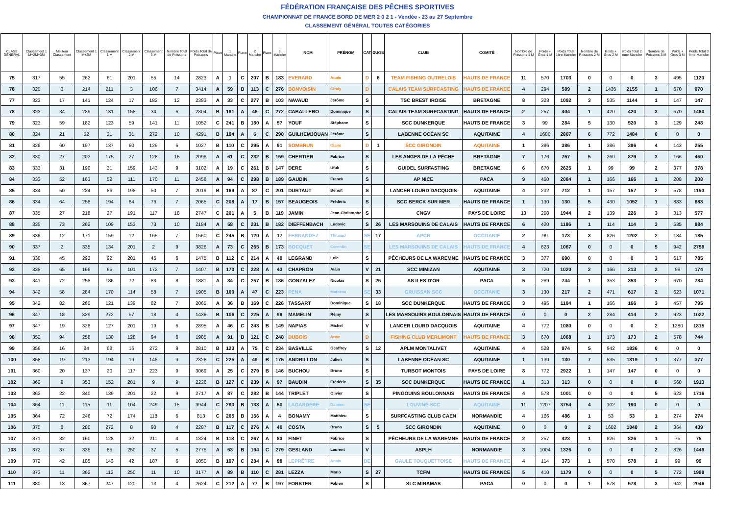FÉDÉRATION FRANÇAISE DES PÊCHES SPORTIVES
CHAMPIONNAT DE FRANCE BORD DE MER 2 0 2 1 - Vendée - 23 au 27 Septembre
CLASSEMENT GÉNÉRAL TOUTES CATÉGORIES
| CLASS GÉNÉRAL | Classement 1 M+2M+3M | Meilleur Classement | Classement 1 M+2M | Classement 1 M | Classement 2 M | Classement 3 M | Nombre Total de Poissons | Poids Total de Poissons | Place | 1 Manche | Place | 2 Manche | Place | 3 Manche | NOM | PRÉNOM | CAT | DUOS | CLUB | COMITÉ | Nombre de Poissons 1 M | Poids + Gros 1 M | Poids Total 1ère Manche | Nombre de Poissons 2 M | Poids + Gros 2 M | Poids Total 2 ème Manche | Nombre de Poissons 3 M | Poids + Gros 3 M | Poids Total 3 ème Manche |
| --- | --- | --- | --- | --- | --- | --- | --- | --- | --- | --- | --- | --- | --- | --- | --- | --- | --- | --- | --- | --- | --- | --- | --- | --- | --- | --- | --- | --- | --- |
| 75 | 317 | 55 | 262 | 61 | 201 | 55 | 14 | 2823 | A | 1 | C | 207 | B | 183 | EVERARD | Anaïs | D | 6 | TEAM FISHING OUTRELOIS | HAUTS DE FRANCE | 11 | 570 | 1703 | 0 | 0 | 0 | 3 | 495 | 1120 |
| 76 | 320 | 3 | 214 | 211 | 3 | 106 | 7 | 3414 | A | 59 | B | 113 | C | 276 | BONVOISIN | Cindy | D | | CALAIS TEAM SURFCASTING | HAUTS DE FRANCE | 4 | 294 | 589 | 2 | 1435 | 2155 | 1 | 670 | 670 |
| 77 | 323 | 17 | 141 | 124 | 17 | 182 | 12 | 2383 | A | 33 | C | 277 | B | 103 | NAVAUD | Jérôme | S | | TSC BREST IROISE | BRETAGNE | 8 | 323 | 1092 | 3 | 535 | 1144 | 1 | 147 | 147 |
| 78 | 323 | 34 | 289 | 131 | 158 | 34 | 6 | 2304 | B | 191 | A | 46 | C | 272 | CABALLERO | Dominique | S | | CALAIS TEAM SURFCASTING | HAUTS DE FRANCE | 2 | 257 | 404 | 1 | 420 | 420 | 3 | 670 | 1480 |
| 79 | 323 | 59 | 182 | 123 | 59 | 141 | 11 | 1052 | C | 241 | B | 180 | A | 57 | YOUF | Stéphane | S | | SCC DUNKERQUE | HAUTS DE FRANCE | 3 | 99 | 284 | 5 | 130 | 520 | 3 | 129 | 248 |
| 80 | 324 | 21 | 52 | 21 | 31 | 272 | 10 | 4291 | B | 194 | A | 6 | C | 290 | GUILHEMJOUAN | Jérôme | S | | LABENNE OCÉAN SC | AQUITAINE | 4 | 1680 | 2807 | 6 | 772 | 1484 | 0 | 0 | 0 |
| 81 | 326 | 60 | 197 | 137 | 60 | 129 | 6 | 1027 | B | 110 | C | 295 | A | 91 | SOMBRUN | Claire | D | 1 | SCC GIRONDIN | AQUITAINE | 1 | 386 | 386 | 1 | 386 | 386 | 4 | 143 | 255 |
| 82 | 330 | 27 | 202 | 175 | 27 | 128 | 15 | 2096 | A | 61 | C | 232 | B | 159 | CHERTIER | Fabrice | S | | LES ANGES DE LA PÊCHE | BRETAGNE | 7 | 176 | 757 | 5 | 260 | 879 | 3 | 166 | 460 |
| 83 | 333 | 31 | 190 | 31 | 159 | 143 | 9 | 3102 | A | 19 | C | 261 | B | 147 | DERE | Ufuk | S | | GUIDEL SURFASTING | BRETAGNE | 6 | 670 | 2625 | 1 | 99 | 99 | 2 | 377 | 378 |
| 84 | 333 | 52 | 163 | 52 | 111 | 170 | 11 | 2458 | A | 94 | C | 298 | B | 189 | GAUDIN | Franck | S | | AP NICE | PACA | 9 | 450 | 2084 | 1 | 166 | 166 | 1 | 208 | 208 |
| 85 | 334 | 50 | 284 | 86 | 198 | 50 | 7 | 2019 | B | 169 | A | 87 | C | 201 | DURTAUT | Benoît | S | | LANCER LOURD DACQUOIS | AQUITAINE | 4 | 232 | 712 | 1 | 157 | 157 | 2 | 578 | 1150 |
| 86 | 334 | 64 | 258 | 194 | 64 | 76 | 7 | 2065 | C | 208 | A | 17 | B | 157 | BEAUGEOIS | Frédéric | S | | SCC BERCK SUR MER | HAUTS DE FRANCE | 1 | 130 | 130 | 5 | 430 | 1052 | 1 | 883 | 883 |
| 87 | 335 | 27 | 218 | 27 | 191 | 117 | 18 | 2747 | C | 201 | A | 5 | B | 119 | JAMIN | Jean-Christophe | S | | CNGV | PAYS DE LOIRE | 13 | 208 | 1944 | 2 | 139 | 226 | 3 | 313 | 577 |
| 88 | 335 | 73 | 262 | 109 | 153 | 73 | 10 | 2184 | A | 58 | C | 231 | B | 182 | DIEFFENBACH | Ludovic | S | 26 | LES MARSOUINS DE CALAIS | HAUTS DE FRANCE | 6 | 420 | 1186 | 1 | 114 | 114 | 3 | 535 | 884 |
| 89 | 336 | 12 | 171 | 159 | 12 | 165 | 7 | 1560 | C | 245 | B | 120 | A | 17 | FERNANDEZ | Thibaud | SE | 17 | APCR | OCCITANIE | 2 | 99 | 173 | 3 | 826 | 1202 | 2 | 184 | 185 |
| 90 | 337 | 2 | 335 | 134 | 201 | 2 | 9 | 3826 | A | 73 | C | 265 | B | 173 | BOCQUET | Corentin | SE | | LES MARSOUINS DE CALAIS | HAUTS DE FRANCE | 4 | 623 | 1067 | 0 | 0 | 0 | 5 | 942 | 2759 |
| 91 | 338 | 45 | 293 | 92 | 201 | 45 | 6 | 1475 | B | 112 | C | 214 | A | 49 | LEGRAND | Loïc | S | | PÊCHEURS DE LA WAREMNE | HAUTS DE FRANCE | 3 | 377 | 690 | 0 | 0 | 0 | 3 | 617 | 785 |
| 92 | 338 | 65 | 166 | 65 | 101 | 172 | 7 | 1407 | B | 170 | C | 228 | A | 43 | CHAPRON | Alain | V | 21 | SCC MIMIZAN | AQUITAINE | 3 | 720 | 1020 | 2 | 166 | 213 | 2 | 99 | 174 |
| 93 | 341 | 72 | 258 | 186 | 72 | 83 | 8 | 1881 | A | 84 | C | 257 | B | 186 | GONZALEZ | Nicolas | S | 25 | AS ILES D'OR | PACA | 5 | 289 | 744 | 1 | 353 | 353 | 2 | 670 | 784 |
| 94 | 342 | 58 | 284 | 170 | 114 | 58 | 7 | 1905 | B | 160 | A | 47 | C | 223 | PENA | Marceau | SE | 33 | GRUISSAN SCC | OCCITANIE | 3 | 130 | 217 | 2 | 471 | 617 | 2 | 623 | 1071 |
| 95 | 342 | 82 | 260 | 121 | 139 | 82 | 7 | 2065 | A | 36 | B | 169 | C | 226 | TASSART | Dominique | S | 18 | SCC DUNKERQUE | HAUTS DE FRANCE | 3 | 495 | 1104 | 1 | 166 | 166 | 3 | 457 | 795 |
| 96 | 347 | 18 | 329 | 272 | 57 | 18 | 4 | 1436 | B | 106 | C | 225 | A | 99 | MAMELIN | Rémy | S | | LES MARSOUINS BOULONNAIS | HAUTS DE FRANCE | 0 | 0 | 0 | 2 | 284 | 414 | 2 | 923 | 1022 |
| 97 | 347 | 19 | 328 | 127 | 201 | 19 | 6 | 2895 | A | 46 | C | 243 | B | 149 | NAPIAS | Michel | V | | LANCER LOURD DACQUOIS | AQUITAINE | 4 | 772 | 1080 | 0 | 0 | 0 | 2 | 1280 | 1815 |
| 98 | 352 | 94 | 258 | 130 | 128 | 94 | 6 | 1985 | A | 91 | B | 121 | C | 248 | DUBOIS | Anne | D | | FISHING CLUB MERLIMONT | HAUTS DE FRANCE | 3 | 670 | 1068 | 1 | 173 | 173 | 2 | 578 | 744 |
| 99 | 356 | 16 | 84 | 68 | 16 | 272 | 9 | 2810 | B | 123 | A | 75 | C | 234 | BASVILLE | Geoffrey | S | 12 | APLM MONTALIVET | AQUITAINE | 4 | 528 | 974 | 5 | 942 | 1836 | 0 | 0 | 0 |
| 100 | 358 | 19 | 213 | 194 | 19 | 145 | 9 | 2326 | C | 225 | A | 49 | B | 175 | ANDRILLON | Julien | S | | LABENNE OCÉAN SC | AQUITAINE | 1 | 130 | 130 | 7 | 535 | 1819 | 1 | 377 | 377 |
| 101 | 360 | 20 | 137 | 20 | 117 | 223 | 9 | 3069 | A | 25 | C | 279 | B | 146 | BUCHOU | Bruno | S | | TURBOT MONTOIS | PAYS DE LOIRE | 8 | 772 | 2922 | 1 | 147 | 147 | 0 | 0 | 0 |
| 102 | 362 | 9 | 353 | 152 | 201 | 9 | 9 | 2226 | B | 127 | C | 239 | A | 97 | BAUDIN | Frédéric | S | 35 | SCC DUNKERQUE | HAUTS DE FRANCE | 1 | 313 | 313 | 0 | 0 | 0 | 8 | 560 | 1913 |
| 103 | 362 | 22 | 340 | 139 | 201 | 22 | 9 | 2717 | A | 87 | C | 282 | B | 144 | TRIPLET | Olivier | S | | PINGOUINS BOULONNAIS | HAUTS DE FRANCE | 4 | 578 | 1001 | 0 | 0 | 0 | 5 | 623 | 1716 |
| 104 | 364 | 11 | 115 | 11 | 104 | 249 | 15 | 3944 | C | 290 | B | 133 | A | 50 | LAGARDÈRE | Damien | SE | | LOUVINE SCC | AQUITAINE | 11 | 1207 | 3754 | 4 | 102 | 190 | 0 | 0 | 0 |
| 105 | 364 | 72 | 246 | 72 | 174 | 118 | 6 | 813 | C | 205 | B | 156 | A | 4 | BONAMY | Matthieu | S | | SURFCASTING CLUB CAEN | NORMANDIE | 4 | 166 | 486 | 1 | 53 | 53 | 1 | 274 | 274 |
| 106 | 370 | 8 | 280 | 272 | 8 | 90 | 4 | 2287 | B | 117 | C | 276 | A | 40 | COSTA | Bruno | S | 5 | SCC GIRONDIN | AQUITAINE | 0 | 0 | 0 | 2 | 1602 | 1848 | 2 | 364 | 439 |
| 107 | 371 | 32 | 160 | 128 | 32 | 211 | 4 | 1324 | B | 118 | C | 267 | A | 83 | FINET | Fabrice | S | | PÊCHEURS DE LA WAREMNE | HAUTS DE FRANCE | 2 | 257 | 423 | 1 | 826 | 826 | 1 | 75 | 75 |
| 108 | 372 | 37 | 335 | 85 | 250 | 37 | 5 | 2775 | A | 53 | B | 194 | C | 279 | GESLAND | Laurent | V | | ASPLH | NORMANDIE | 3 | 1004 | 1326 | 0 | 0 | 0 | 2 | 826 | 1449 |
| 109 | 372 | 42 | 185 | 143 | 42 | 187 | 6 | 1050 | B | 197 | C | 284 | A | 98 | LEPRÊTRE | Anaïs | DE | | GAULE TOUQUETTOISE | HAUTS DE FRANCE | 4 | 114 | 373 | 1 | 578 | 578 | 1 | 99 | 99 |
| 110 | 373 | 11 | 362 | 112 | 250 | 11 | 10 | 3177 | A | 89 | B | 110 | C | 281 | LEZZA | Mario | S | 27 | TCFM | HAUTS DE FRANCE | 5 | 410 | 1179 | 0 | 0 | 0 | 5 | 772 | 1998 |
| 111 | 380 | 13 | 367 | 247 | 120 | 13 | 4 | 2624 | C | 212 | A | 77 | B | 197 | FORSTER | Fabien | S | | SLC MIRAMAS | PACA | 0 | 0 | 0 | 1 | 578 | 578 | 3 | 942 | 2046 |